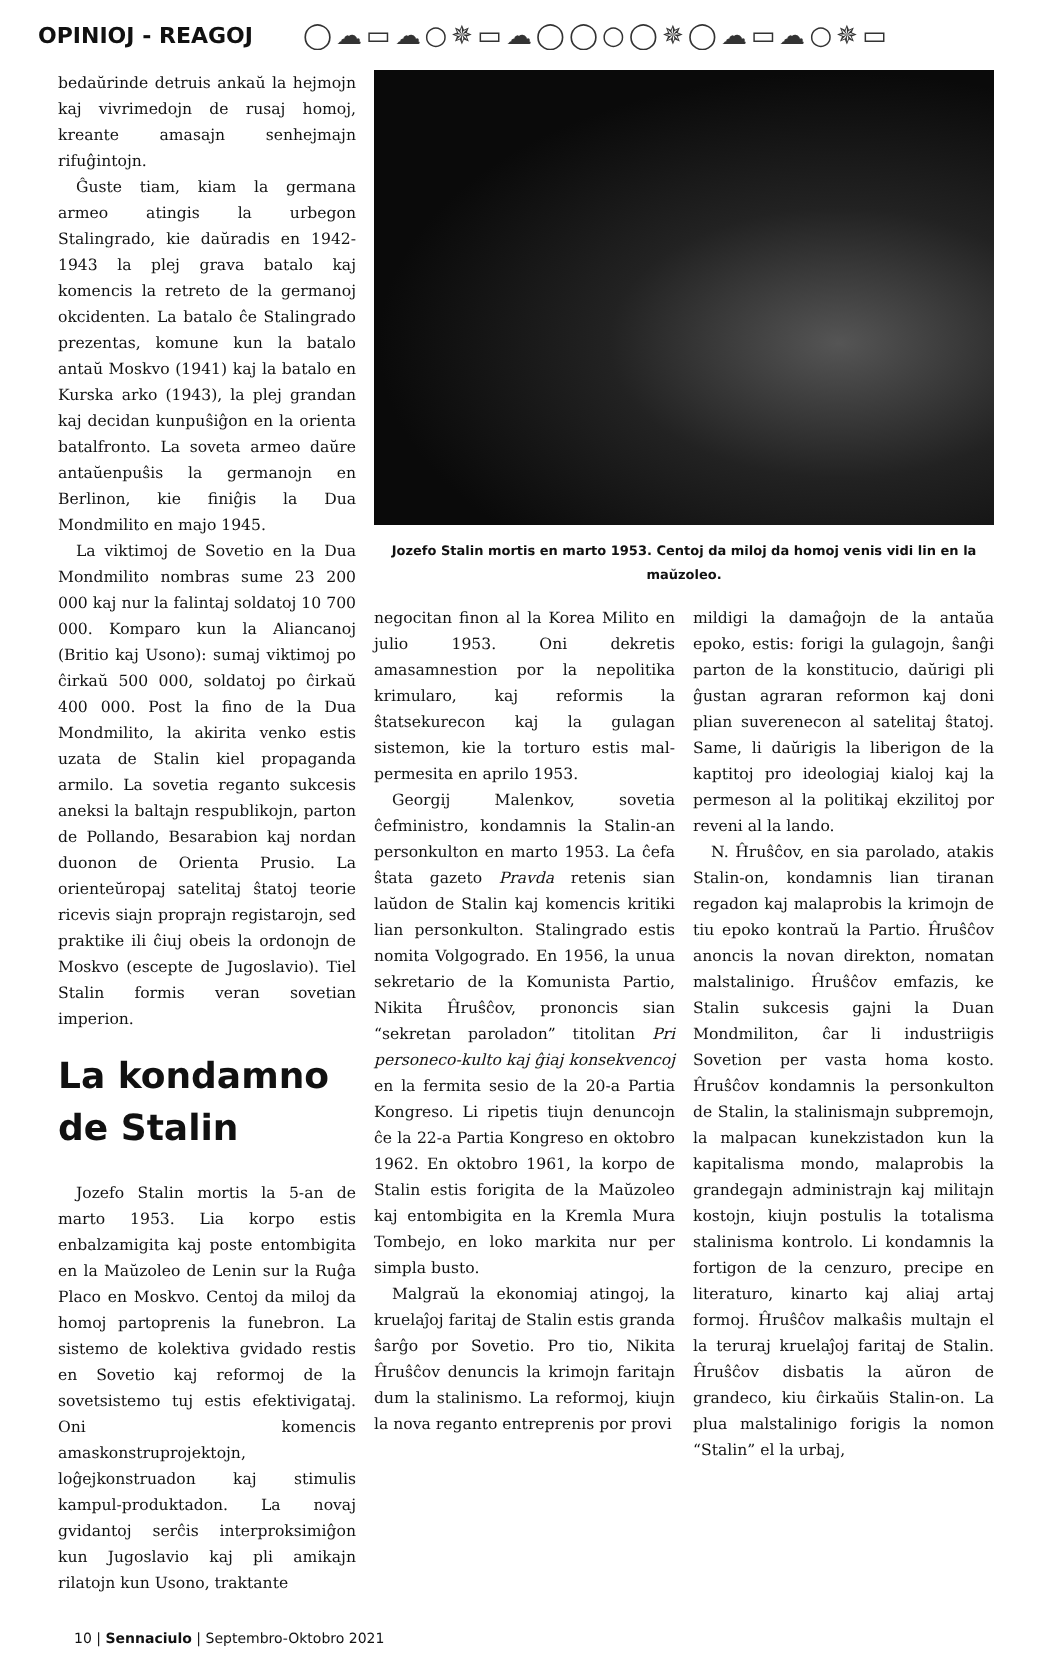OPINIOJ - REAGOJ
◯☁▭☁○✵▭☁◯◯○◯✵◯☁▭☁○✵▭
bedaŭrinde detruis ankaŭ la hejmojn kaj vivrimedojn de rusaj homoj, kreante amasajn senhejmajn rifuĝintojn.
Ĝuste tiam, kiam la germana armeo atingis la urbegon Stalingrado, kie daŭradis en 1942-1943 la plej grava batalo kaj komencis la retreto de la germanoj okcidenten. La batalo ĉe Stalingrado prezentas, komune kun la batalo antaŭ Moskvo (1941) kaj la batalo en Kurska arko (1943), la plej grandan kaj decidan kunpuŝiĝon en la orienta batalfronto. La soveta armeo daŭre antaŭenpuŝis la germanojn en Berlinon, kie finiĝis la Dua Mondmilito en majo 1945.
La viktimoj de Sovetio en la Dua Mondmilito nombras sume 23 200 000 kaj nur la falintaj soldatoj 10 700 000. Komparo kun la Aliancanoj (Britio kaj Usono): sumaj viktimoj po ĉirkaŭ 500 000, soldatoj po ĉirkaŭ 400 000. Post la fino de la Dua Mondmilito, la akirita venko estis uzata de Stalin kiel propaganda armilo. La sovetia reganto sukcesis aneksi la baltajn respublikojn, parton de Pollando, Besarabion kaj nordan duonon de Orienta Prusio. La orienteŭropaj satelitaj ŝtatoj teorie ricevis siajn proprajn registarojn, sed praktike ili ĉiuj obeis la ordonojn de Moskvo (escepte de Jugoslavio). Tiel Stalin formis veran sovetian imperion.
La kondamno de Stalin
Jozefo Stalin mortis la 5-an de marto 1953. Lia korpo estis enbalzamigita kaj poste entombigita en la Maŭzoleo de Lenin sur la Ruĝa Placo en Moskvo. Centoj da miloj da homoj partoprenis la funebron. La sistemo de kolektiva gvidado restis en Sovetio kaj reformoj de la sovetsistemo tuj estis efektivigataj. Oni komencis amaskonstruprojektojn, loĝejkonstruadon kaj stimulis kampul-produktadon. La novaj gvidantoj serĉis interproksimiĝon kun Jugoslavio kaj pli amikajn rilatojn kun Usono, traktante
Jozefo Stalin mortis en marto 1953. Centoj da miloj da homoj venis vidi lin en la maŭzoleo.
negocitan finon al la Korea Milito en julio 1953. Oni dekretis amasamnestion por la nepolitika krimularo, kaj reformis la ŝtatsekurecon kaj la gulagan sistemon, kie la torturo estis mal-permesita en aprilo 1953.
Georgij Malenkov, sovetia ĉefministro, kondamnis la Stalin-an personkulton en marto 1953. La ĉefa ŝtata gazeto Pravda retenis sian laŭdon de Stalin kaj komencis kritiki lian personkulton. Stalingrado estis nomita Volgogrado. En 1956, la unua sekretario de la Komunista Partio, Nikita Ĥruŝĉov, prononcis sian “sekretan paroladon” titolitan Pri personeco-kulto kaj ĝiaj konsekvencoj en la fermita sesio de la 20-a Partia Kongreso. Li ripetis tiujn denuncojn ĉe la 22-a Partia Kongreso en oktobro 1962. En oktobro 1961, la korpo de Stalin estis forigita de la Maŭzoleo kaj entombigita en la Kremla Mura Tombejo, en loko markita nur per simpla busto.
Malgraŭ la ekonomiaj atingoj, la kruelaĵoj faritaj de Stalin estis granda ŝarĝo por Sovetio. Pro tio, Nikita Ĥruŝĉov denuncis la krimojn faritajn dum la stalinismo. La reformoj, kiujn la nova reganto entreprenis por provi
mildigi la damaĝojn de la antaŭa epoko, estis: forigi la gulagojn, ŝanĝi parton de la konstitucio, daŭrigi pli ĝustan agraran reformon kaj doni plian suverenecon al satelitaj ŝtatoj. Same, li daŭrigis la liberigon de la kaptitoj pro ideologiaj kialoj kaj la permeson al la politikaj ekzilitoj por reveni al la lando.
N. Ĥruŝĉov, en sia parolado, atakis Stalin-on, kondamnis lian tiranan regadon kaj malaprobis la krimojn de tiu epoko kontraŭ la Partio. Ĥruŝĉov anoncis la novan direkton, nomatan malstalinigo. Ĥruŝĉov emfazis, ke Stalin sukcesis gajni la Duan Mondmiliton, ĉar li industriigis Sovetion per vasta homa kosto. Ĥruŝĉov kondamnis la personkulton de Stalin, la stalinismajn subpremojn, la malpacan kunekzistadon kun la kapitalisma mondo, malaprobis la grandegajn administrajn kaj militajn kostojn, kiujn postulis la totalisma stalinisma kontrolo. Li kondamnis la fortigon de la cenzuro, precipe en literaturo, kinarto kaj aliaj artaj formoj. Ĥruŝĉov malkaŝis multajn el la teruraj kruelaĵoj faritaj de Stalin. Ĥruŝĉov disbatis la aŭron de grandeco, kiu ĉirkaŭis Stalin-on. La plua malstalinigo forigis la nomon “Stalin” el la urbaj,
10 | Sennaciulo | Septembro-Oktobro 2021